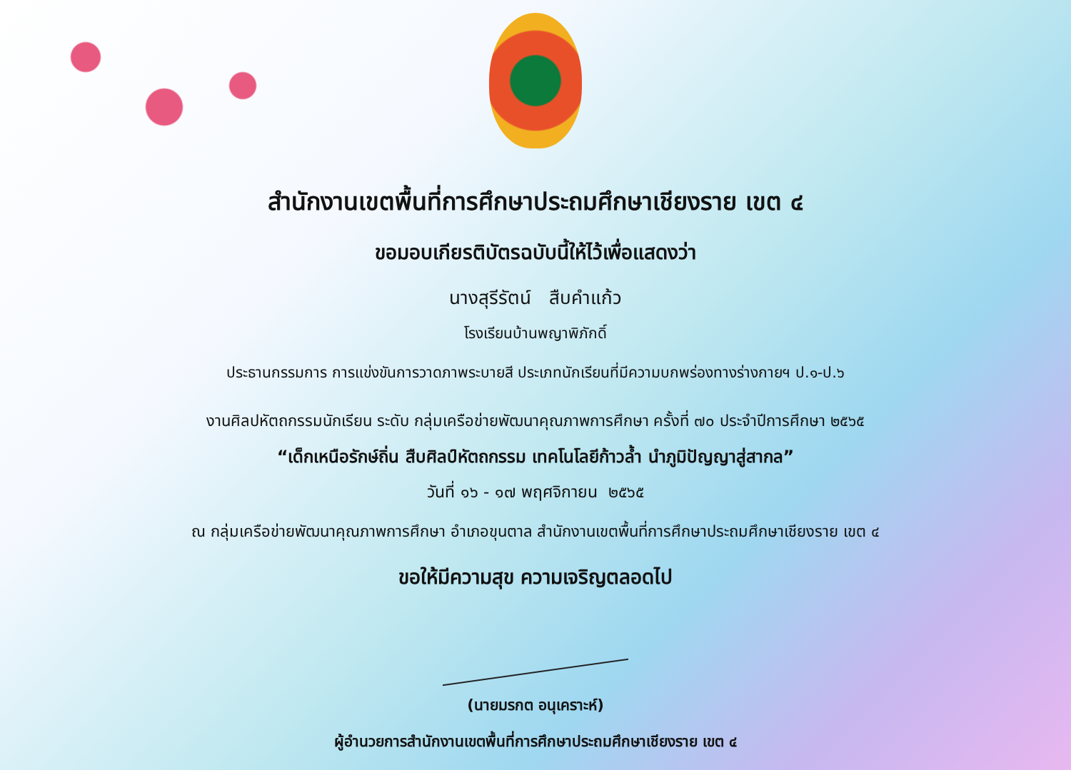สำนักงานเขตพื้นที่การศึกษาประถมศึกษาเชียงราย เขต ๔
ขอมอบเกียรติบัตรฉบับนี้ให้ไว้เพื่อแสดงว่า
นางสุรีรัตน์ สืบคำแก้ว
โรงเรียนบ้านพญาพิภักดิ์
ประธานกรรมการ การแข่งขันการวาดภาพระบายสี ประเภทนักเรียนที่มีความบกพร่องทางร่างกายฯ ป.๑-ป.๖
งานศิลปหัตถกรรมนักเรียน ระดับ กลุ่มเครือข่ายพัฒนาคุณภาพการศึกษา ครั้งที่ ๗๐ ประจำปีการศึกษา ๒๕๖๕
“เด็กเหนือรักษ์ถิ่น สืบศิลป์หัตถกรรม เทคโนโลยีก้าวล้ำ นำภูมิปัญญาสู่สากล”
วันที่ ๑๖ - ๑๗ พฤศจิกายน ๒๕๖๕
ณ กลุ่มเครือข่ายพัฒนาคุณภาพการศึกษา อำเภอขุนตาล สำนักงานเขตพื้นที่การศึกษาประถมศึกษาเชียงราย เขต ๔
ขอให้มีความสุข ความเจริญตลอดไป
(นายมรกต อนุเคราะห์)
ผู้อำนวยการสำนักงานเขตพื้นที่การศึกษาประถมศึกษาเชียงราย เขต ๔